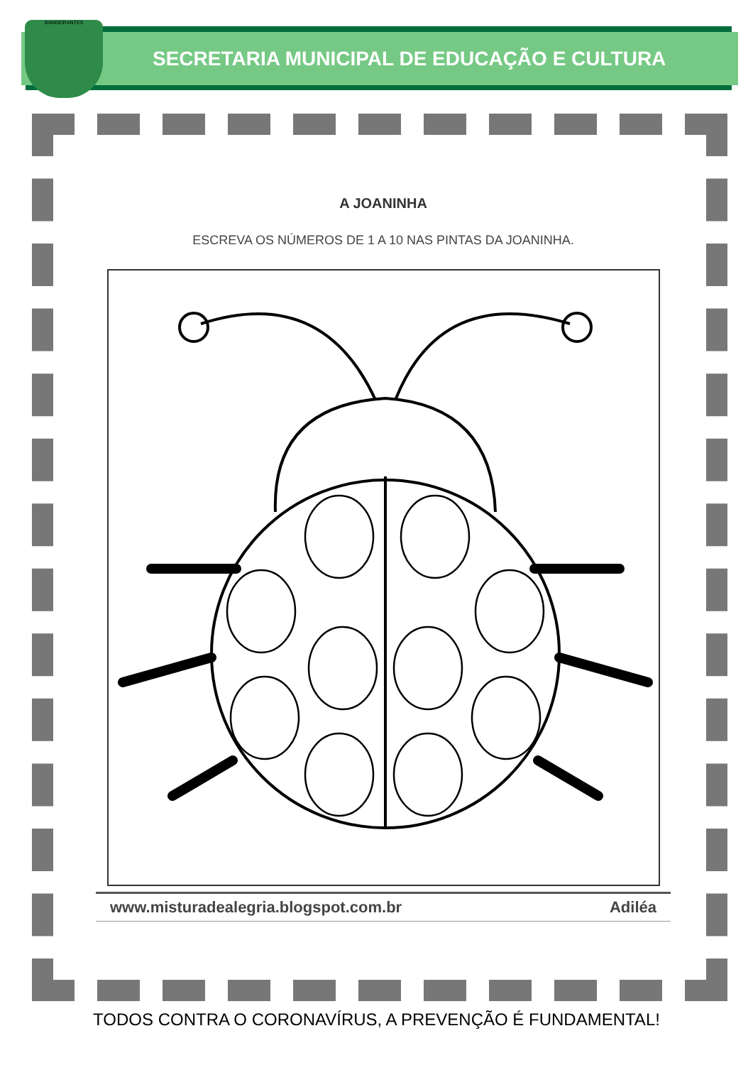BANDEIRANTES
SECRETARIA MUNICIPAL DE EDUCAÇÃO E CULTURA
A JOANINHA
ESCREVA OS NÚMEROS DE 1 A 10 NAS PINTAS DA JOANINHA.
www.misturadealegria.blogspot.com.br Adiléa
TODOS CONTRA O CORONAVÍRUS, A PREVENÇÃO É FUNDAMENTAL!